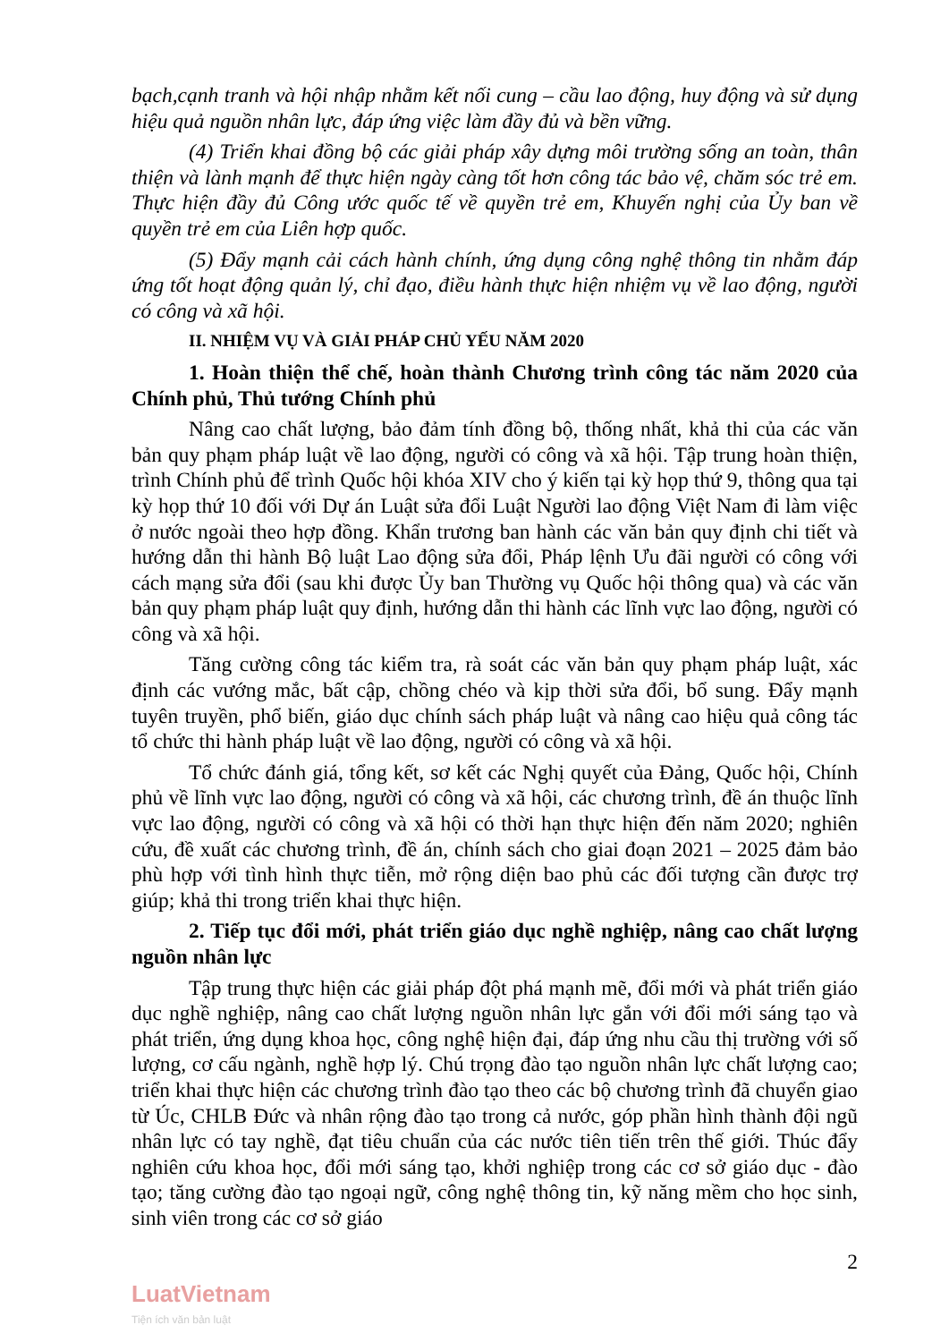bạch,cạnh tranh và hội nhập nhằm kết nối cung – cầu lao động, huy động và sử dụng hiệu quả nguồn nhân lực, đáp ứng việc làm đầy đủ và bền vững.
(4) Triển khai đồng bộ các giải pháp xây dựng môi trường sống an toàn, thân thiện và lành mạnh để thực hiện ngày càng tốt hơn công tác bảo vệ, chăm sóc trẻ em. Thực hiện đầy đủ Công ước quốc tế về quyền trẻ em, Khuyến nghị của Ủy ban về quyền trẻ em của Liên hợp quốc.
(5) Đẩy mạnh cải cách hành chính, ứng dụng công nghệ thông tin nhằm đáp ứng tốt hoạt động quản lý, chỉ đạo, điều hành thực hiện nhiệm vụ về lao động, người có công và xã hội.
II. NHIỆM VỤ VÀ GIẢI PHÁP CHỦ YẾU NĂM 2020
1. Hoàn thiện thể chế, hoàn thành Chương trình công tác năm 2020 của Chính phủ, Thủ tướng Chính phủ
Nâng cao chất lượng, bảo đảm tính đồng bộ, thống nhất, khả thi của các văn bản quy phạm pháp luật về lao động, người có công và xã hội. Tập trung hoàn thiện, trình Chính phủ để trình Quốc hội khóa XIV cho ý kiến tại kỳ họp thứ 9, thông qua tại kỳ họp thứ 10 đối với Dự án Luật sửa đổi Luật Người lao động Việt Nam đi làm việc ở nước ngoài theo hợp đồng. Khẩn trương ban hành các văn bản quy định chi tiết và hướng dẫn thi hành Bộ luật Lao động sửa đổi, Pháp lệnh Ưu đãi người có công với cách mạng sửa đổi (sau khi được Ủy ban Thường vụ Quốc hội thông qua) và các văn bản quy phạm pháp luật quy định, hướng dẫn thi hành các lĩnh vực lao động, người có công và xã hội.
Tăng cường công tác kiểm tra, rà soát các văn bản quy phạm pháp luật, xác định các vướng mắc, bất cập, chồng chéo và kịp thời sửa đổi, bổ sung. Đẩy mạnh tuyên truyền, phổ biến, giáo dục chính sách pháp luật và nâng cao hiệu quả công tác tổ chức thi hành pháp luật về lao động, người có công và xã hội.
Tổ chức đánh giá, tổng kết, sơ kết các Nghị quyết của Đảng, Quốc hội, Chính phủ về lĩnh vực lao động, người có công và xã hội, các chương trình, đề án thuộc lĩnh vực lao động, người có công và xã hội có thời hạn thực hiện đến năm 2020; nghiên cứu, đề xuất các chương trình, đề án, chính sách cho giai đoạn 2021 – 2025 đảm bảo phù hợp với tình hình thực tiễn, mở rộng diện bao phủ các đối tượng cần được trợ giúp; khả thi trong triển khai thực hiện.
2. Tiếp tục đổi mới, phát triển giáo dục nghề nghiệp, nâng cao chất lượng nguồn nhân lực
Tập trung thực hiện các giải pháp đột phá mạnh mẽ, đổi mới và phát triển giáo dục nghề nghiệp, nâng cao chất lượng nguồn nhân lực gắn với đổi mới sáng tạo và phát triển, ứng dụng khoa học, công nghệ hiện đại, đáp ứng nhu cầu thị trường với số lượng, cơ cấu ngành, nghề hợp lý. Chú trọng đào tạo nguồn nhân lực chất lượng cao; triển khai thực hiện các chương trình đào tạo theo các bộ chương trình đã chuyển giao từ Úc, CHLB Đức và nhân rộng đào tạo trong cả nước, góp phần hình thành đội ngũ nhân lực có tay nghề, đạt tiêu chuẩn của các nước tiên tiến trên thế giới. Thúc đẩy nghiên cứu khoa học, đổi mới sáng tạo, khởi nghiệp trong các cơ sở giáo dục - đào tạo; tăng cường đào tạo ngoại ngữ, công nghệ thông tin, kỹ năng mềm cho học sinh, sinh viên trong các cơ sở giáo
2
LuatVietnam
Tiện ích văn bản luật